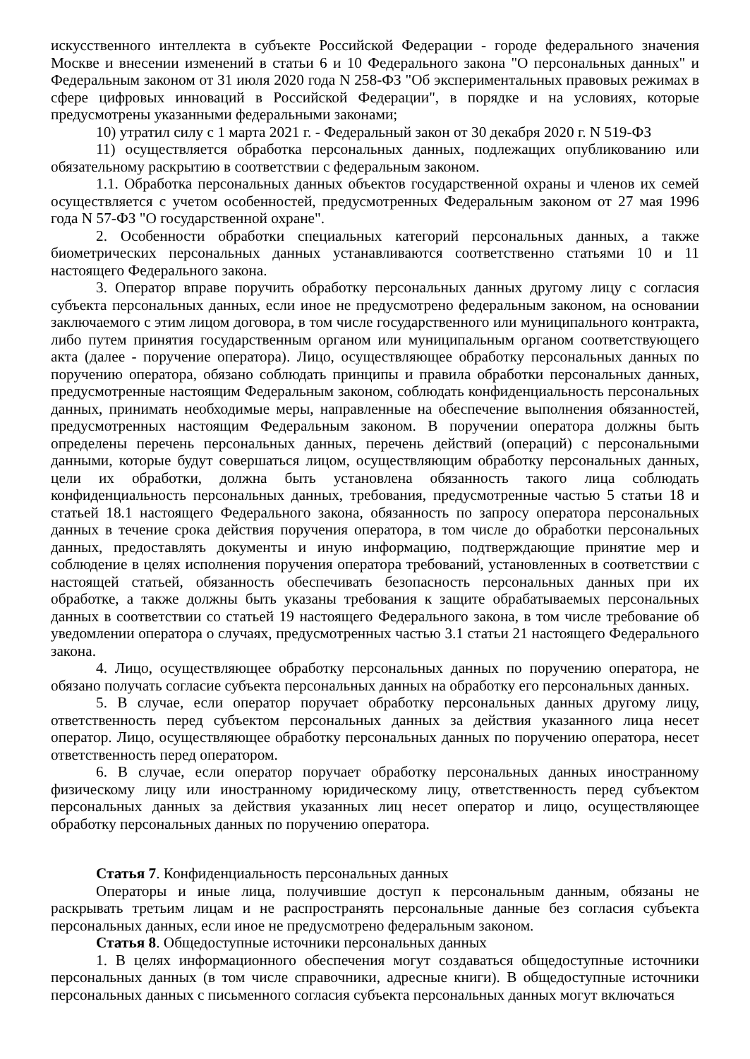искусственного интеллекта в субъекте Российской Федерации - городе федерального значения Москве и внесении изменений в статьи 6 и 10 Федерального закона "О персональных данных" и Федеральным законом от 31 июля 2020 года N 258-ФЗ "Об экспериментальных правовых режимах в сфере цифровых инноваций в Российской Федерации", в порядке и на условиях, которые предусмотрены указанными федеральными законами;
10) утратил силу с 1 марта 2021 г. - Федеральный закон от 30 декабря 2020 г. N 519-ФЗ
11) осуществляется обработка персональных данных, подлежащих опубликованию или обязательному раскрытию в соответствии с федеральным законом.
1.1. Обработка персональных данных объектов государственной охраны и членов их семей осуществляется с учетом особенностей, предусмотренных Федеральным законом от 27 мая 1996 года N 57-ФЗ "О государственной охране".
2. Особенности обработки специальных категорий персональных данных, а также биометрических персональных данных устанавливаются соответственно статьями 10 и 11 настоящего Федерального закона.
3. Оператор вправе поручить обработку персональных данных другому лицу с согласия субъекта персональных данных, если иное не предусмотрено федеральным законом, на основании заключаемого с этим лицом договора, в том числе государственного или муниципального контракта, либо путем принятия государственным органом или муниципальным органом соответствующего акта (далее - поручение оператора). Лицо, осуществляющее обработку персональных данных по поручению оператора, обязано соблюдать принципы и правила обработки персональных данных, предусмотренные настоящим Федеральным законом, соблюдать конфиденциальность персональных данных, принимать необходимые меры, направленные на обеспечение выполнения обязанностей, предусмотренных настоящим Федеральным законом. В поручении оператора должны быть определены перечень персональных данных, перечень действий (операций) с персональными данными, которые будут совершаться лицом, осуществляющим обработку персональных данных, цели их обработки, должна быть установлена обязанность такого лица соблюдать конфиденциальность персональных данных, требования, предусмотренные частью 5 статьи 18 и статьей 18.1 настоящего Федерального закона, обязанность по запросу оператора персональных данных в течение срока действия поручения оператора, в том числе до обработки персональных данных, предоставлять документы и иную информацию, подтверждающие принятие мер и соблюдение в целях исполнения поручения оператора требований, установленных в соответствии с настоящей статьей, обязанность обеспечивать безопасность персональных данных при их обработке, а также должны быть указаны требования к защите обрабатываемых персональных данных в соответствии со статьей 19 настоящего Федерального закона, в том числе требование об уведомлении оператора о случаях, предусмотренных частью 3.1 статьи 21 настоящего Федерального закона.
4. Лицо, осуществляющее обработку персональных данных по поручению оператора, не обязано получать согласие субъекта персональных данных на обработку его персональных данных.
5. В случае, если оператор поручает обработку персональных данных другому лицу, ответственность перед субъектом персональных данных за действия указанного лица несет оператор. Лицо, осуществляющее обработку персональных данных по поручению оператора, несет ответственность перед оператором.
6. В случае, если оператор поручает обработку персональных данных иностранному физическому лицу или иностранному юридическому лицу, ответственность перед субъектом персональных данных за действия указанных лиц несет оператор и лицо, осуществляющее обработку персональных данных по поручению оператора.
Статья 7. Конфиденциальность персональных данных
Операторы и иные лица, получившие доступ к персональным данным, обязаны не раскрывать третьим лицам и не распространять персональные данные без согласия субъекта персональных данных, если иное не предусмотрено федеральным законом.
Статья 8. Общедоступные источники персональных данных
1. В целях информационного обеспечения могут создаваться общедоступные источники персональных данных (в том числе справочники, адресные книги). В общедоступные источники персональных данных с письменного согласия субъекта персональных данных могут включаться